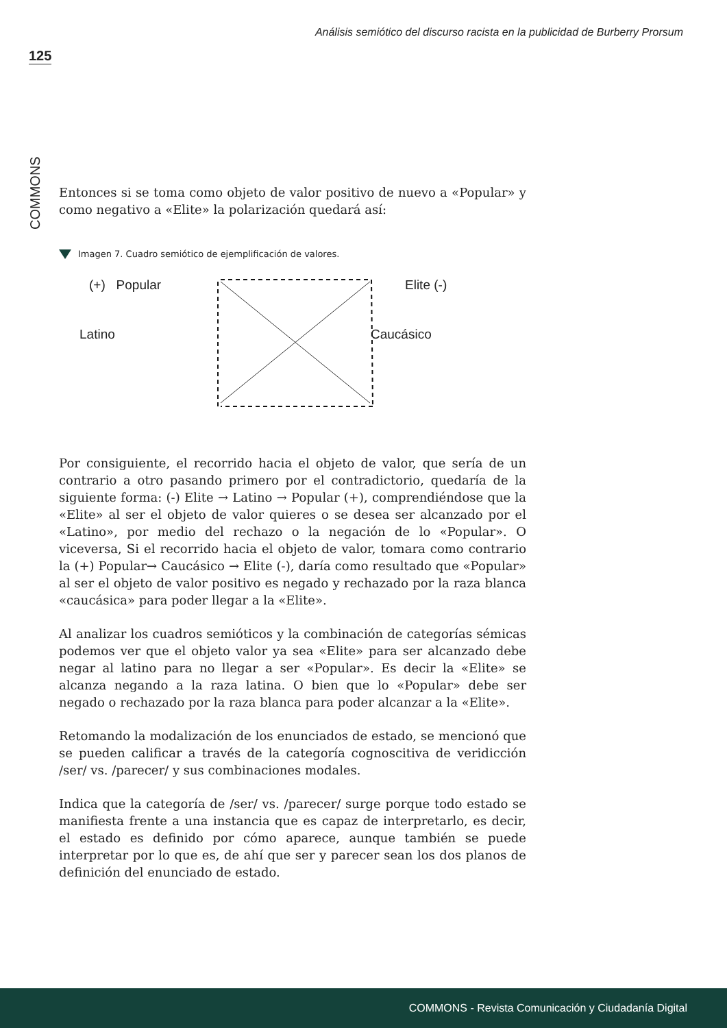Análisis semiótico del discurso racista en la publicidad de Burberry Prorsum
125
COMMONS
Entonces si se toma como objeto de valor positivo de nuevo a «Popular» y como negativo a «Elite» la polarización quedará así:
Imagen 7. Cuadro semiótico de ejemplificación de valores.
(+) Popular Elite (-)
Latino Caucásico
Por consiguiente, el recorrido hacia el objeto de valor, que sería de un contrario a otro pasando primero por el contradictorio, quedaría de la siguiente forma: (-) Elite → Latino → Popular (+), comprendiéndose que la «Elite» al ser el objeto de valor quieres o se desea ser alcanzado por el «Latino», por medio del rechazo o la negación de lo «Popular». O viceversa, Si el recorrido hacia el objeto de valor, tomara como contrario la (+) Popular→ Caucásico → Elite (-), daría como resultado que «Popular» al ser el objeto de valor positivo es negado y rechazado por la raza blanca «caucásica» para poder llegar a la «Elite».
Al analizar los cuadros semióticos y la combinación de categorías sémicas podemos ver que el objeto valor ya sea «Elite» para ser alcanzado debe negar al latino para no llegar a ser «Popular». Es decir la «Elite» se alcanza negando a la raza latina. O bien que lo «Popular» debe ser negado o rechazado por la raza blanca para poder alcanzar a la «Elite».
Retomando la modalización de los enunciados de estado, se mencionó que se pueden calificar a través de la categoría cognoscitiva de veridicción /ser/ vs. /parecer/ y sus combinaciones modales.
Indica que la categoría de /ser/ vs. /parecer/ surge porque todo estado se manifiesta frente a una instancia que es capaz de interpretarlo, es decir, el estado es definido por cómo aparece, aunque también se puede interpretar por lo que es, de ahí que ser y parecer sean los dos planos de definición del enunciado de estado.
COMMONS - Revista Comunicación y Ciudadanía Digital